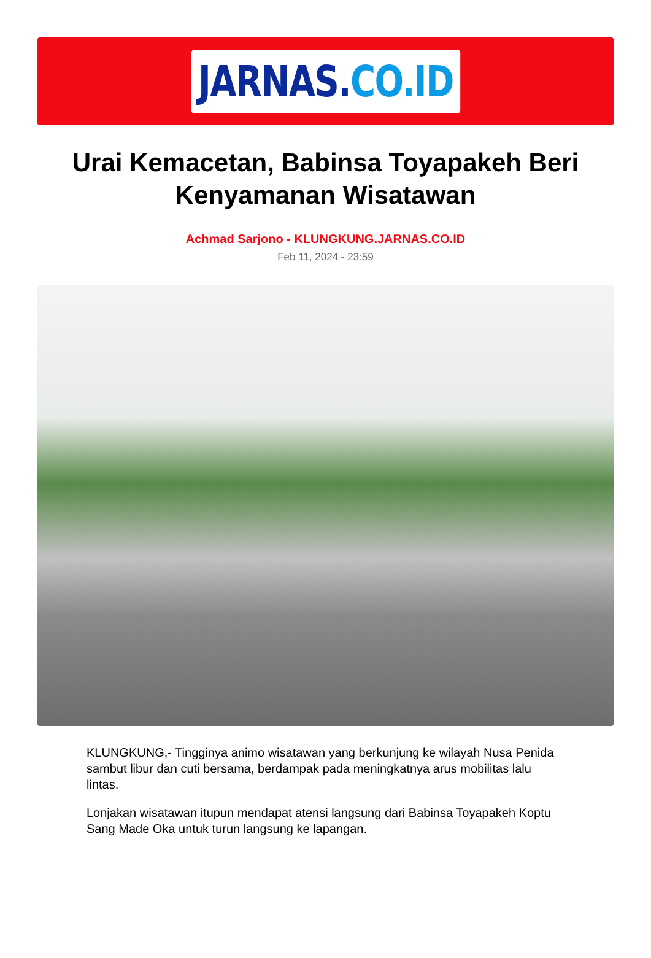JARNAS.CO.ID
Urai Kemacetan, Babinsa Toyapakeh Beri Kenyamanan Wisatawan
Achmad Sarjono - KLUNGKUNG.JARNAS.CO.ID
Feb 11, 2024 - 23:59
KLUNGKUNG,- Tingginya animo wisatawan yang berkunjung ke wilayah Nusa Penida sambut libur dan cuti bersama, berdampak pada meningkatnya arus mobilitas lalu lintas.
Lonjakan wisatawan itupun mendapat atensi langsung dari Babinsa Toyapakeh Koptu Sang Made Oka untuk turun langsung ke lapangan.